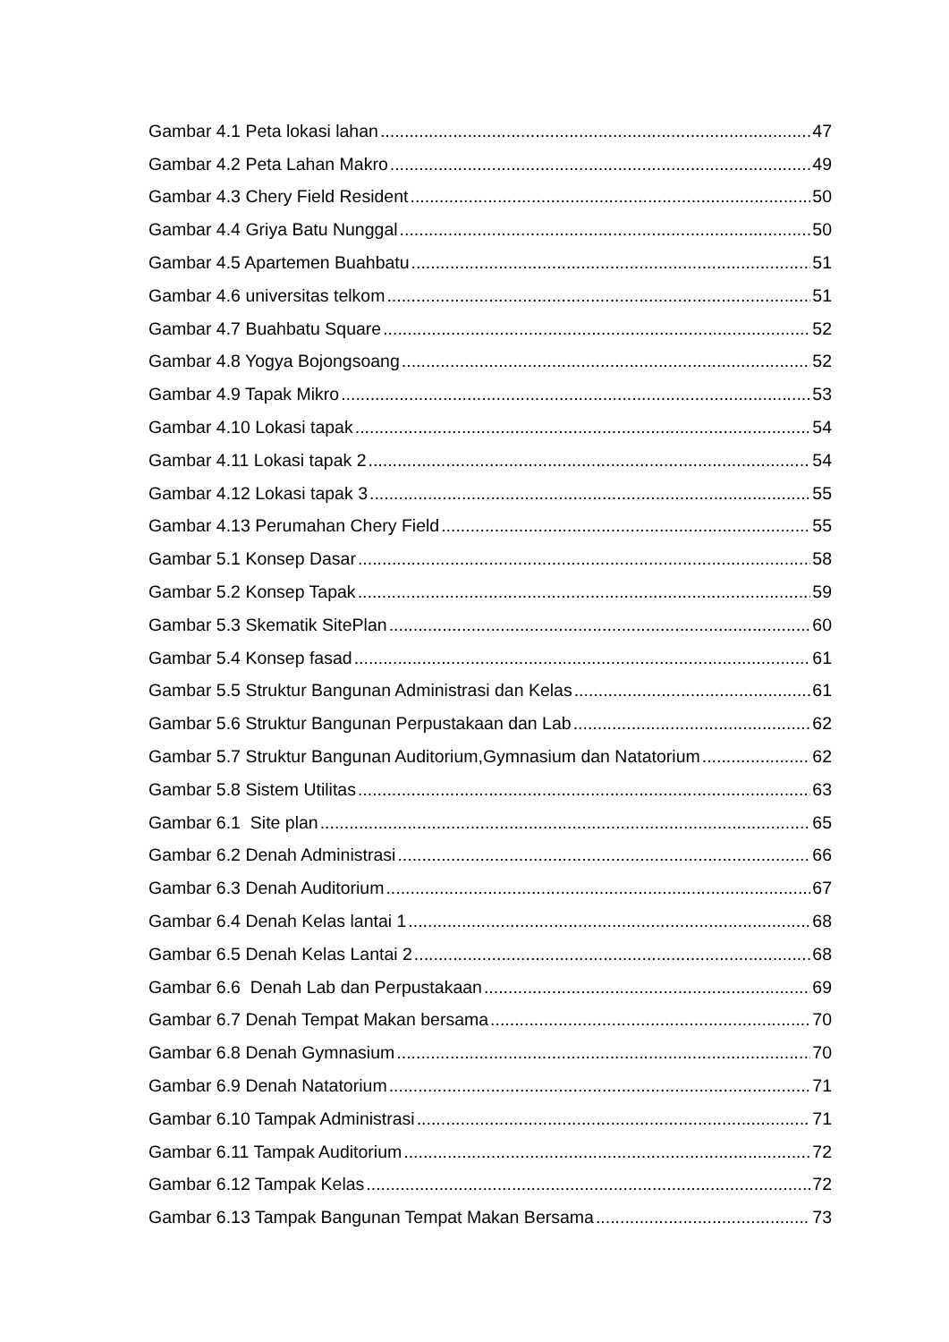Gambar 4.1 Peta lokasi lahan 47
Gambar 4.2 Peta Lahan Makro 49
Gambar 4.3 Chery Field Resident 50
Gambar 4.4 Griya Batu Nunggal 50
Gambar 4.5 Apartemen Buahbatu 51
Gambar 4.6 universitas telkom 51
Gambar 4.7 Buahbatu Square 52
Gambar 4.8 Yogya Bojongsoang 52
Gambar 4.9 Tapak Mikro 53
Gambar 4.10 Lokasi tapak 54
Gambar 4.11 Lokasi tapak 2 54
Gambar 4.12 Lokasi tapak 3 55
Gambar 4.13 Perumahan Chery Field 55
Gambar 5.1 Konsep Dasar 58
Gambar 5.2 Konsep Tapak 59
Gambar 5.3 Skematik SitePlan 60
Gambar 5.4 Konsep fasad 61
Gambar 5.5 Struktur Bangunan Administrasi dan Kelas 61
Gambar 5.6 Struktur Bangunan Perpustakaan dan Lab 62
Gambar 5.7 Struktur Bangunan Auditorium,Gymnasium dan Natatorium 62
Gambar 5.8 Sistem Utilitas 63
Gambar 6.1 Site plan 65
Gambar 6.2 Denah Administrasi 66
Gambar 6.3 Denah Auditorium 67
Gambar 6.4 Denah Kelas lantai 1 68
Gambar 6.5 Denah Kelas Lantai 2 68
Gambar 6.6 Denah Lab dan Perpustakaan 69
Gambar 6.7 Denah Tempat Makan bersama 70
Gambar 6.8 Denah Gymnasium 70
Gambar 6.9 Denah Natatorium 71
Gambar 6.10 Tampak Administrasi 71
Gambar 6.11 Tampak Auditorium 72
Gambar 6.12 Tampak Kelas 72
Gambar 6.13 Tampak Bangunan Tempat Makan Bersama 73